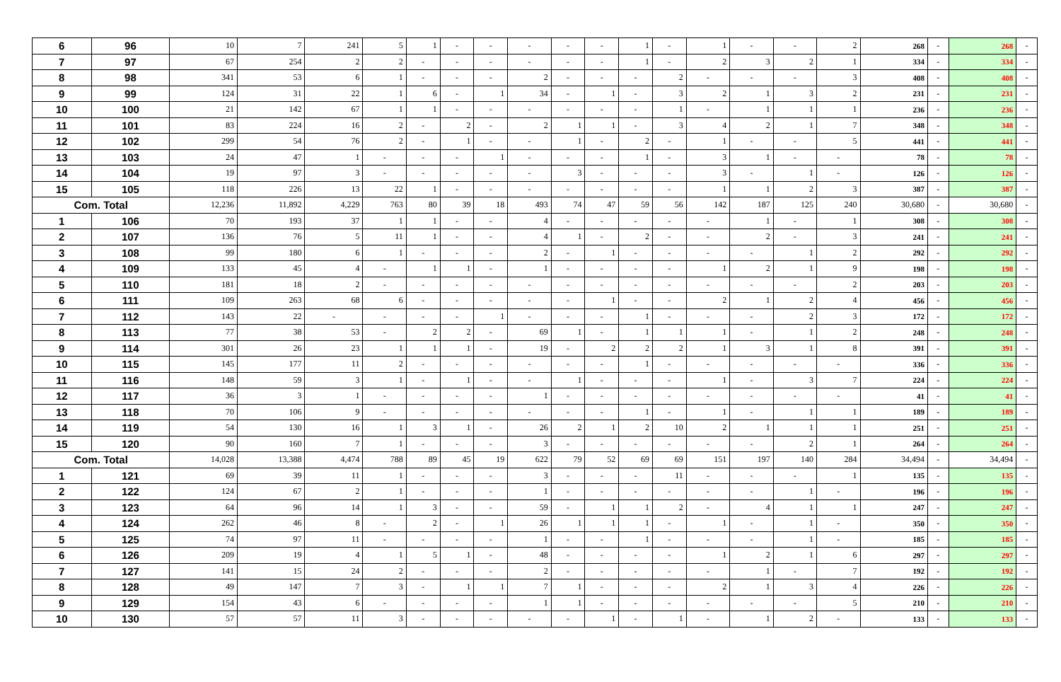| 6 | 96 | 10 | 7 | 241 | 5 | 1 | - | - | - | - | - | 1 | - | 1 | - | - | 2 | 268 | - | 268 | - |
| 7 | 97 | 67 | 254 | 2 | 2 | - | - | - | - | - | - | 1 | - | 2 | 3 | 2 | 1 | 334 | - | 334 | - |
| 8 | 98 | 341 | 53 | 6 | 1 | - | - | - | 2 | - | - | - | 2 | - | - | - | 3 | 408 | - | 408 | - |
| 9 | 99 | 124 | 31 | 22 | 1 | 6 | - | 1 | 34 | - | 1 | - | 3 | 2 | 1 | 3 | 2 | 231 | - | 231 | - |
| 10 | 100 | 21 | 142 | 67 | 1 | 1 | - | - | - | - | - | - | 1 | - | 1 | 1 | 1 | 236 | - | 236 | - |
| 11 | 101 | 83 | 224 | 16 | 2 | - | 2 | - | 2 | 1 | 1 | - | 3 | 4 | 2 | 1 | 7 | 348 | - | 348 | - |
| 12 | 102 | 299 | 54 | 76 | 2 | - | 1 | - | - | 1 | - | 2 | - | 1 | - | - | 5 | 441 | - | 441 | - |
| 13 | 103 | 24 | 47 | 1 | - | - | - | 1 | - | - | - | 1 | - | 3 | 1 | - | - | 78 | - | 78 | - |
| 14 | 104 | 19 | 97 | 3 | - | - | - | - | - | 3 | - | - | - | 3 | - | 1 | - | 126 | - | 126 | - |
| 15 | 105 | 118 | 226 | 13 | 22 | 1 | - | - | - | - | - | - | - | 1 | 1 | 2 | 3 | 387 | - | 387 | - |
| Com. Total | | 12,236 | 11,892 | 4,229 | 763 | 80 | 39 | 18 | 493 | 74 | 47 | 59 | 56 | 142 | 187 | 125 | 240 | 30,680 | - | 30,680 | - |
| 1 | 106 | 70 | 193 | 37 | 1 | 1 | - | - | 4 | - | - | - | - | - | 1 | - | 1 | 308 | - | 308 | - |
| 2 | 107 | 136 | 76 | 5 | 11 | 1 | - | - | 4 | 1 | - | 2 | - | - | 2 | - | 3 | 241 | - | 241 | - |
| 3 | 108 | 99 | 180 | 6 | 1 | - | - | - | 2 | - | 1 | - | - | - | - | 1 | 2 | 292 | - | 292 | - |
| 4 | 109 | 133 | 45 | 4 | - | 1 | 1 | - | 1 | - | - | - | - | 1 | 2 | 1 | 9 | 198 | - | 198 | - |
| 5 | 110 | 181 | 18 | 2 | - | - | - | - | - | - | - | - | - | - | - | - | 2 | 203 | - | 203 | - |
| 6 | 111 | 109 | 263 | 68 | 6 | - | - | - | - | - | 1 | - | - | 2 | 1 | 2 | 4 | 456 | - | 456 | - |
| 7 | 112 | 143 | 22 | - | - | - | - | 1 | - | - | - | 1 | - | - | - | 2 | 3 | 172 | - | 172 | - |
| 8 | 113 | 77 | 38 | 53 | - | 2 | 2 | - | 69 | 1 | - | 1 | 1 | 1 | - | 1 | 2 | 248 | - | 248 | - |
| 9 | 114 | 301 | 26 | 23 | 1 | 1 | 1 | - | 19 | - | 2 | 2 | 2 | 1 | 3 | 1 | 8 | 391 | - | 391 | - |
| 10 | 115 | 145 | 177 | 11 | 2 | - | - | - | - | - | - | 1 | - | - | - | - | - | 336 | - | 336 | - |
| 11 | 116 | 148 | 59 | 3 | 1 | - | 1 | - | - | 1 | - | - | - | 1 | - | 3 | 7 | 224 | - | 224 | - |
| 12 | 117 | 36 | 3 | 1 | - | - | - | - | 1 | - | - | - | - | - | - | - | - | 41 | - | 41 | - |
| 13 | 118 | 70 | 106 | 9 | - | - | - | - | - | - | - | 1 | - | 1 | - | 1 | 1 | 189 | - | 189 | - |
| 14 | 119 | 54 | 130 | 16 | 1 | 3 | 1 | - | 26 | 2 | 1 | 2 | 10 | 2 | 1 | 1 | 1 | 251 | - | 251 | - |
| 15 | 120 | 90 | 160 | 7 | 1 | - | - | - | 3 | - | - | - | - | - | - | 2 | 1 | 264 | - | 264 | - |
| Com. Total | | 14,028 | 13,388 | 4,474 | 788 | 89 | 45 | 19 | 622 | 79 | 52 | 69 | 69 | 151 | 197 | 140 | 284 | 34,494 | - | 34,494 | - |
| 1 | 121 | 69 | 39 | 11 | 1 | - | - | - | 3 | - | - | - | 11 | - | - | - | 1 | 135 | - | 135 | - |
| 2 | 122 | 124 | 67 | 2 | 1 | - | - | - | 1 | - | - | - | - | - | - | 1 | - | 196 | - | 196 | - |
| 3 | 123 | 64 | 96 | 14 | 1 | 3 | - | - | 59 | - | 1 | 1 | 2 | - | 4 | 1 | 1 | 247 | - | 247 | - |
| 4 | 124 | 262 | 46 | 8 | - | 2 | - | 1 | 26 | 1 | 1 | 1 | - | 1 | - | 1 | - | 350 | - | 350 | - |
| 5 | 125 | 74 | 97 | 11 | - | - | - | - | 1 | - | - | 1 | - | - | - | 1 | - | 185 | - | 185 | - |
| 6 | 126 | 209 | 19 | 4 | 1 | 5 | 1 | - | 48 | - | - | - | - | 1 | 2 | 1 | 6 | 297 | - | 297 | - |
| 7 | 127 | 141 | 15 | 24 | 2 | - | - | - | 2 | - | - | - | - | - | 1 | - | 7 | 192 | - | 192 | - |
| 8 | 128 | 49 | 147 | 7 | 3 | - | 1 | 1 | 7 | 1 | - | - | - | 2 | 1 | 3 | 4 | 226 | - | 226 | - |
| 9 | 129 | 154 | 43 | 6 | - | - | - | - | 1 | 1 | - | - | - | - | - | - | 5 | 210 | - | 210 | - |
| 10 | 130 | 57 | 57 | 11 | 3 | - | - | - | - | - | 1 | - | 1 | - | 1 | 2 | - | 133 | - | 133 | - |